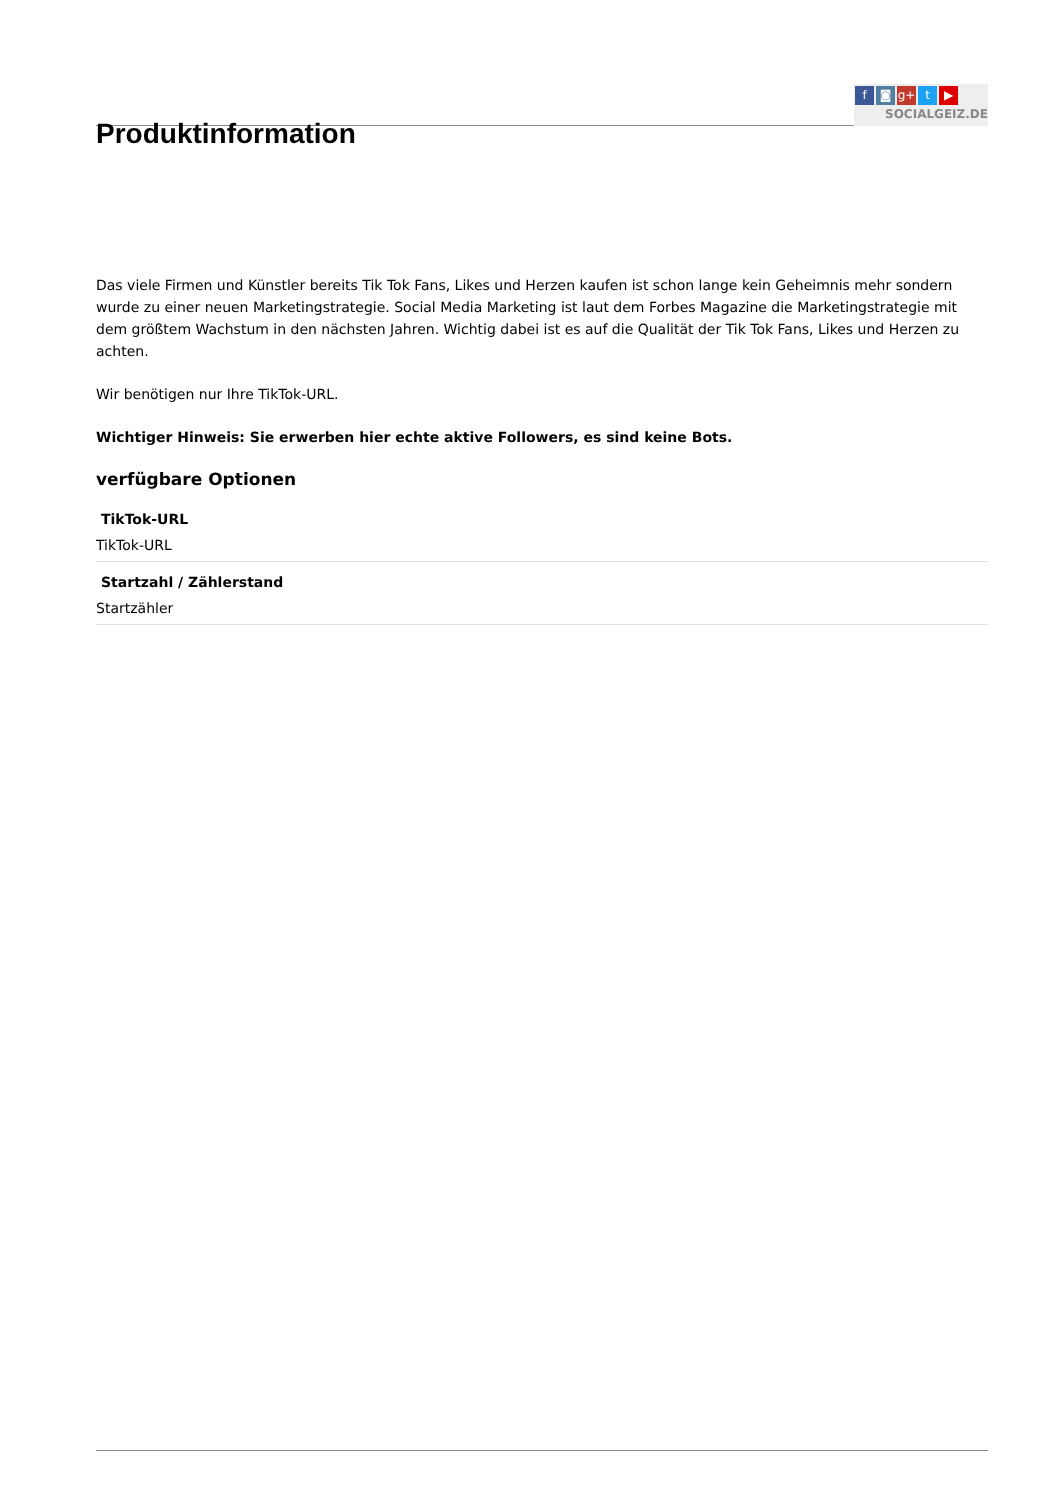Produktinformation
f ◙ g+ t ▶
SOCIALGEIZ.DE
Das viele Firmen und Künstler bereits Tik Tok Fans, Likes und Herzen kaufen ist schon lange kein Geheimnis mehr sondern wurde zu einer neuen Marketingstrategie. Social Media Marketing ist laut dem Forbes Magazine die Marketingstrategie mit dem größtem Wachstum in den nächsten Jahren. Wichtig dabei ist es auf die Qualität der Tik Tok Fans, Likes und Herzen zu achten.
Wir benötigen nur Ihre TikTok-URL.
Wichtiger Hinweis: Sie erwerben hier echte aktive Followers, es sind keine Bots.
verfügbare Optionen
TikTok-URL
TikTok-URL
Startzahl / Zählerstand
Startzähler